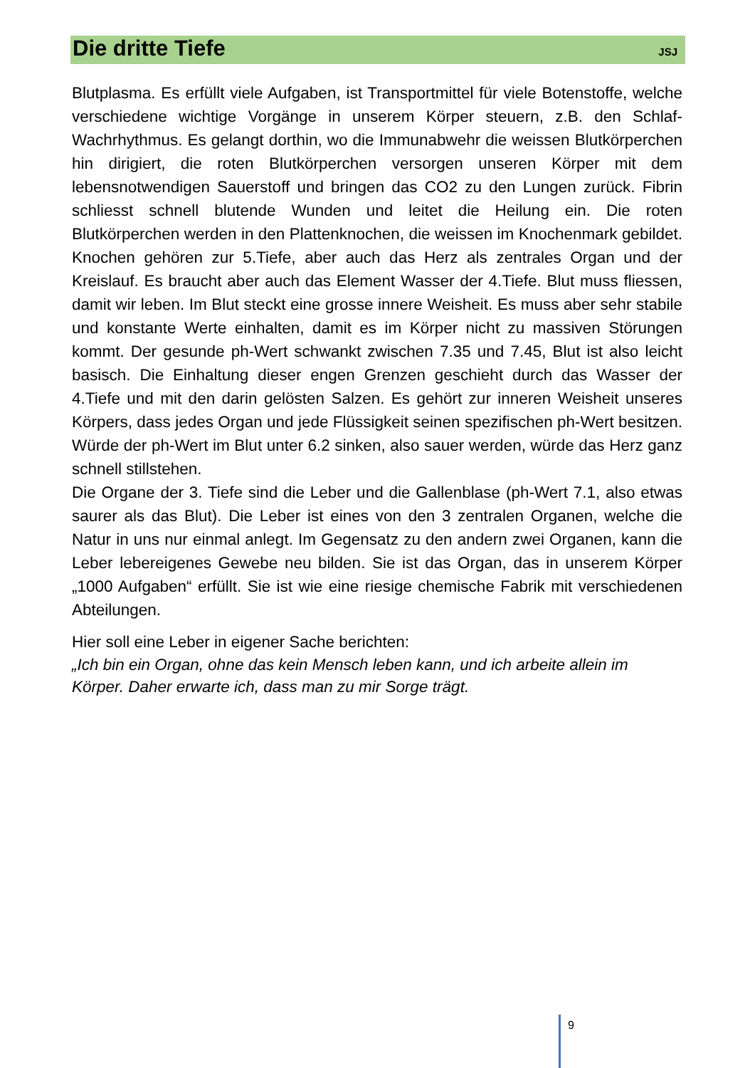Die dritte Tiefe
JSJ
Blutplasma. Es erfüllt viele Aufgaben, ist Transportmittel für viele Botenstoffe, welche verschiedene wichtige Vorgänge in unserem Körper steuern, z.B. den Schlaf-Wachrhythmus. Es gelangt dorthin, wo die Immunabwehr die weissen Blutkörperchen hin dirigiert, die roten Blutkörperchen versorgen unseren Körper mit dem lebensnotwendigen Sauerstoff und bringen das CO2 zu den Lungen zurück. Fibrin schliesst schnell blutende Wunden und leitet die Heilung ein. Die roten Blutkörperchen werden in den Plattenknochen, die weissen im Knochenmark gebildet. Knochen gehören zur 5.Tiefe, aber auch das Herz als zentrales Organ und der Kreislauf. Es braucht aber auch das Element Wasser der 4.Tiefe. Blut muss fliessen, damit wir leben. Im Blut steckt eine grosse innere Weisheit. Es muss aber sehr stabile und konstante Werte einhalten, damit es im Körper nicht zu massiven Störungen kommt. Der gesunde ph-Wert schwankt zwischen 7.35 und 7.45, Blut ist also leicht basisch. Die Einhaltung dieser engen Grenzen geschieht durch das Wasser der 4.Tiefe und mit den darin gelösten Salzen. Es gehört zur inneren Weisheit unseres Körpers, dass jedes Organ und jede Flüssigkeit seinen spezifischen ph-Wert besitzen. Würde der ph-Wert im Blut unter 6.2 sinken, also sauer werden, würde das Herz ganz schnell stillstehen.
Die Organe der 3. Tiefe sind die Leber und die Gallenblase (ph-Wert 7.1, also etwas saurer als das Blut). Die Leber ist eines von den 3 zentralen Organen, welche die Natur in uns nur einmal anlegt. Im Gegensatz zu den andern zwei Organen, kann die Leber lebereigenes Gewebe neu bilden. Sie ist das Organ, das in unserem Körper „1000 Aufgaben“ erfüllt. Sie ist wie eine riesige chemische Fabrik mit verschiedenen Abteilungen.
Hier soll eine Leber in eigener Sache berichten:
„Ich bin ein Organ, ohne das kein Mensch leben kann, und ich arbeite allein im Körper. Daher erwarte ich, dass man zu mir Sorge trägt.
9